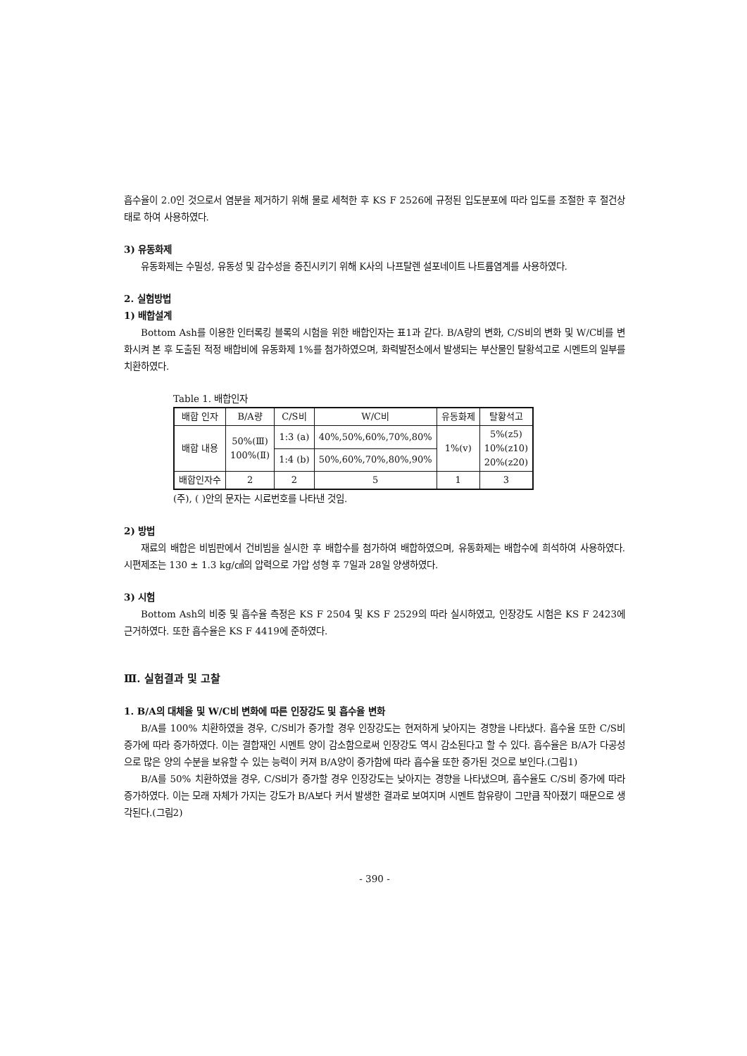흡수율이 2.0인 것으로서 염분을 제거하기 위해 물로 세척한 후 KS F 2526에 규정된 입도분포에 따라 입도를 조절한 후 절건상태로 하여 사용하였다.
3) 유동화제
유동화제는 수밀성, 유동성 및 감수성을 증진시키기 위해 K사의 나프탈렌 설포네이트 나트륨염계를 사용하였다.
2. 실험방법
1) 배합설계
Bottom Ash를 이용한 인터록킹 블록의 시험을 위한 배합인자는 표1과 같다. B/A량의 변화, C/S비의 변화 및 W/C비를 변화시켜 본 후 도출된 적정 배합비에 유동화제 1%를 첨가하였으며, 화력발전소에서 발생되는 부산물인 탈황석고로 시멘트의 일부를 치환하였다.
Table 1. 배합인자
| 배합 인자 | B/A량 | C/S비 | W/C비 | 유동화제 | 탈황석고 |
| --- | --- | --- | --- | --- | --- |
| 배합 내용 | 50%(Ⅲ) 100%(Ⅱ) | 1:3 (a) | 40%,50%,60%,70%,80% | 1%(v) | 5%(z5) 10%(z10) 20%(z20) |
| | | 1:4 (b) | 50%,60%,70%,80%,90% | | |
| 배합인자수 | 2 | 2 | 5 | 1 | 3 |
(주), ( )안의 문자는 시료번호를 나타낸 것임.
2) 방법
재료의 배합은 비빔판에서 건비빔을 실시한 후 배합수를 첨가하여 배합하였으며, 유동화제는 배합수에 희석하여 사용하였다. 시편제조는 130 ± 1.3 kg/㎠의 압력으로 가압 성형 후 7일과 28일 양생하였다.
3) 시험
Bottom Ash의 비중 및 흡수율 측정은 KS F 2504 및 KS F 2529의 따라 실시하였고, 인장강도 시험은 KS F 2423에 근거하였다. 또한 흡수율은 KS F 4419에 준하였다.
Ⅲ. 실험결과 및 고찰
1. B/A의 대체율 및 W/C비 변화에 따른 인장강도 및 흡수율 변화
B/A를 100% 치환하였을 경우, C/S비가 증가할 경우 인장강도는 현저하게 낮아지는 경향을 나타냈다. 흡수율 또한 C/S비 증가에 따라 증가하였다. 이는 결합재인 시멘트 양이 감소함으로써 인장강도 역시 감소된다고 할 수 있다. 흡수율은 B/A가 다공성으로 많은 양의 수분을 보유할 수 있는 능력이 커져 B/A양이 증가함에 따라 흡수율 또한 증가된 것으로 보인다.(그림1)
B/A를 50% 치환하였을 경우, C/S비가 증가할 경우 인장강도는 낮아지는 경향을 나타냈으며, 흡수율도 C/S비 증가에 따라 증가하였다. 이는 모래 자체가 가지는 강도가 B/A보다 커서 발생한 결과로 보여지며 시멘트 함유량이 그만큼 작아졌기 때문으로 생각된다.(그림2)
- 390 -